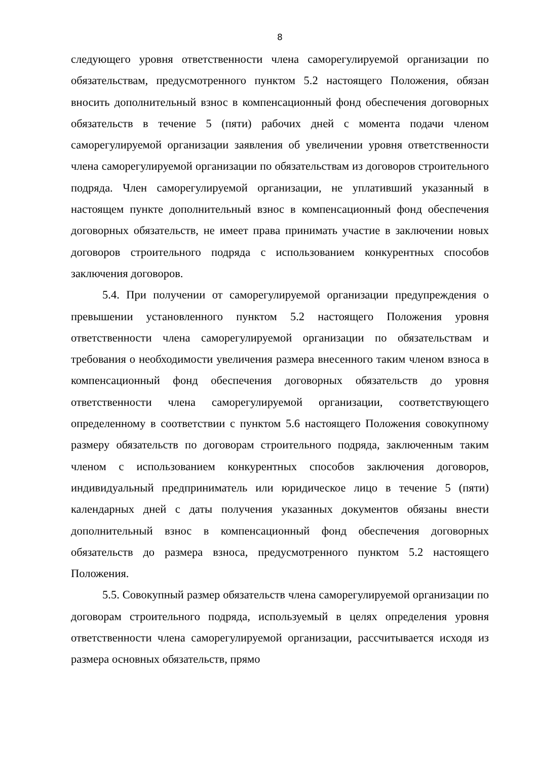8
следующего уровня ответственности члена саморегулируемой организации по обязательствам, предусмотренного пунктом 5.2 настоящего Положения, обязан вносить дополнительный взнос в компенсационный фонд обеспечения договорных обязательств в течение 5 (пяти) рабочих дней с момента подачи членом саморегулируемой организации заявления об увеличении уровня ответственности члена саморегулируемой организации по обязательствам из договоров строительного подряда. Член саморегулируемой организации, не уплативший указанный в настоящем пункте дополнительный взнос в компенсационный фонд обеспечения договорных обязательств, не имеет права принимать участие в заключении новых договоров строительного подряда с использованием конкурентных способов заключения договоров.
5.4. При получении от саморегулируемой организации предупреждения о превышении установленного пунктом 5.2 настоящего Положения уровня ответственности члена саморегулируемой организации по обязательствам и требования о необходимости увеличения размера внесенного таким членом взноса в компенсационный фонд обеспечения договорных обязательств до уровня ответственности члена саморегулируемой организации, соответствующего определенному в соответствии с пунктом 5.6 настоящего Положения совокупному размеру обязательств по договорам строительного подряда, заключенным таким членом с использованием конкурентных способов заключения договоров, индивидуальный предприниматель или юридическое лицо в течение 5 (пяти) календарных дней с даты получения указанных документов обязаны внести дополнительный взнос в компенсационный фонд обеспечения договорных обязательств до размера взноса, предусмотренного пунктом 5.2 настоящего Положения.
5.5. Совокупный размер обязательств члена саморегулируемой организации по договорам строительного подряда, используемый в целях определения уровня ответственности члена саморегулируемой организации, рассчитывается исходя из размера основных обязательств, прямо